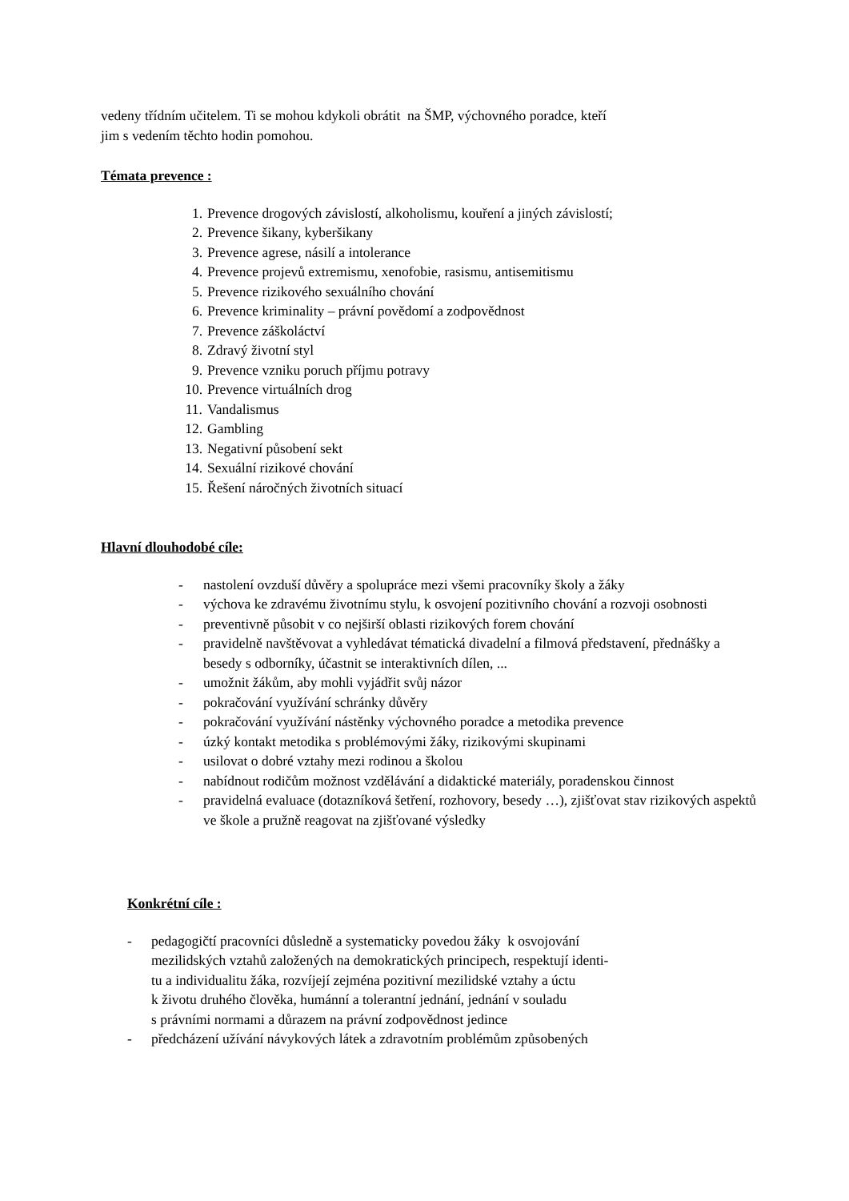vedeny třídním učitelem. Ti se mohou kdykoli obrátit na ŠMP, výchovného poradce, kteří
jim s vedením těchto hodin pomohou.
Témata prevence :
1. Prevence drogových závislostí, alkoholismu, kouření a jiných závislostí;
2. Prevence šikany, kyberšikany
3. Prevence agrese, násilí a intolerance
4. Prevence projevů extremismu, xenofobie, rasismu, antisemitismu
5. Prevence rizikového sexuálního chování
6. Prevence kriminality – právní povědomí a zodpovědnost
7. Prevence záškoláctví
8. Zdravý životní styl
9. Prevence vzniku poruch příjmu potravy
10. Prevence virtuálních drog
11. Vandalismus
12. Gambling
13. Negativní působení sekt
14. Sexuální rizikové chování
15. Řešení náročných životních situací
Hlavní dlouhodobé cíle:
- nastolení ovzduší důvěry a spolupráce mezi všemi pracovníky školy a žáky
- výchova ke zdravému životnímu stylu, k osvojení pozitivního chování a rozvoji osobnosti
- preventivně působit v co nejširší oblasti rizikových forem chování
- pravidelně navštěvovat a vyhledávat tématická divadelní a filmová představení, přednášky a besedy s odborníky, účastnit se interaktivních dílen, ...
- umožnit žákům, aby mohli vyjádřit svůj názor
- pokračování využívání schránky důvěry
- pokračování využívání nástěnky výchovného poradce a metodika prevence
- úzký kontakt metodika s problémovými žáky, rizikovými skupinami
- usilovat o dobré vztahy mezi rodinou a školou
- nabídnout rodičům možnost vzdělávání a didaktické materiály, poradenskou činnost
- pravidelná evaluace (dotazníková šetření, rozhovory, besedy …), zjišťovat stav rizikových aspektů ve škole a pružně reagovat na zjišťované výsledky
Konkrétní cíle :
- pedagogičtí pracovníci důsledně a systematicky povedou žáky k osvojování
mezilidských vztahů založených na demokratických principech, respektují identi-
tu a individualitu žáka, rozvíjejí zejména pozitivní mezilidské vztahy a úctu
k životu druhého člověka, humánní a tolerantní jednání, jednání v souladu
s právními normami a důrazem na právní zodpovědnost jedince
- předcházení užívání návykových látek a zdravotním problémům způsobených